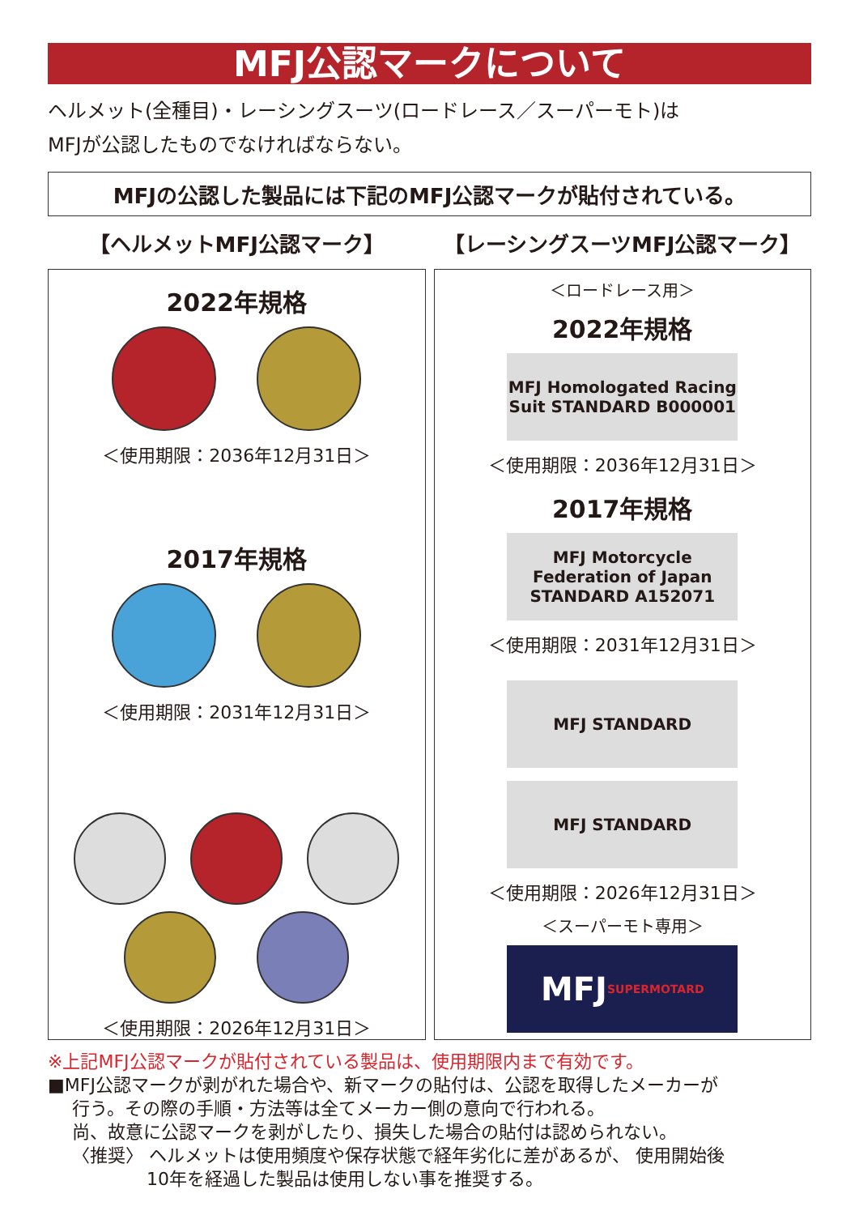MFJ公認マークについて
ヘルメット(全種目)・レーシングスーツ(ロードレース／スーパーモト)は
MFJが公認したものでなければならない。
MFJの公認した製品には下記のMFJ公認マークが貼付されている。
【ヘルメットMFJ公認マーク】
2022年規格
＜使用期限：2036年12月31日＞
2017年規格
＜使用期限：2031年12月31日＞
＜使用期限：2026年12月31日＞
【レーシングスーツMFJ公認マーク】
＜ロードレース用＞
2022年規格
MFJ Homologated Racing Suit STANDARD B000001
＜使用期限：2036年12月31日＞
2017年規格
MFJ Motorcycle Federation of Japan STANDARD A152071
＜使用期限：2031年12月31日＞
MFJ STANDARD
MFJ STANDARD
＜使用期限：2026年12月31日＞
＜スーパーモト専用＞
MFJ SUPERMOTARD
※上記MFJ公認マークが貼付されている製品は、使用期限内まで有効です。
■MFJ公認マークが剥がれた場合や、新マークの貼付は、公認を取得したメーカーが
行う。その際の手順・方法等は全てメーカー側の意向で行われる。
尚、故意に公認マークを剥がしたり、損失した場合の貼付は認められない。
〈推奨〉 ヘルメットは使用頻度や保存状態で経年劣化に差があるが、 使用開始後
10年を経過した製品は使用しない事を推奨する。